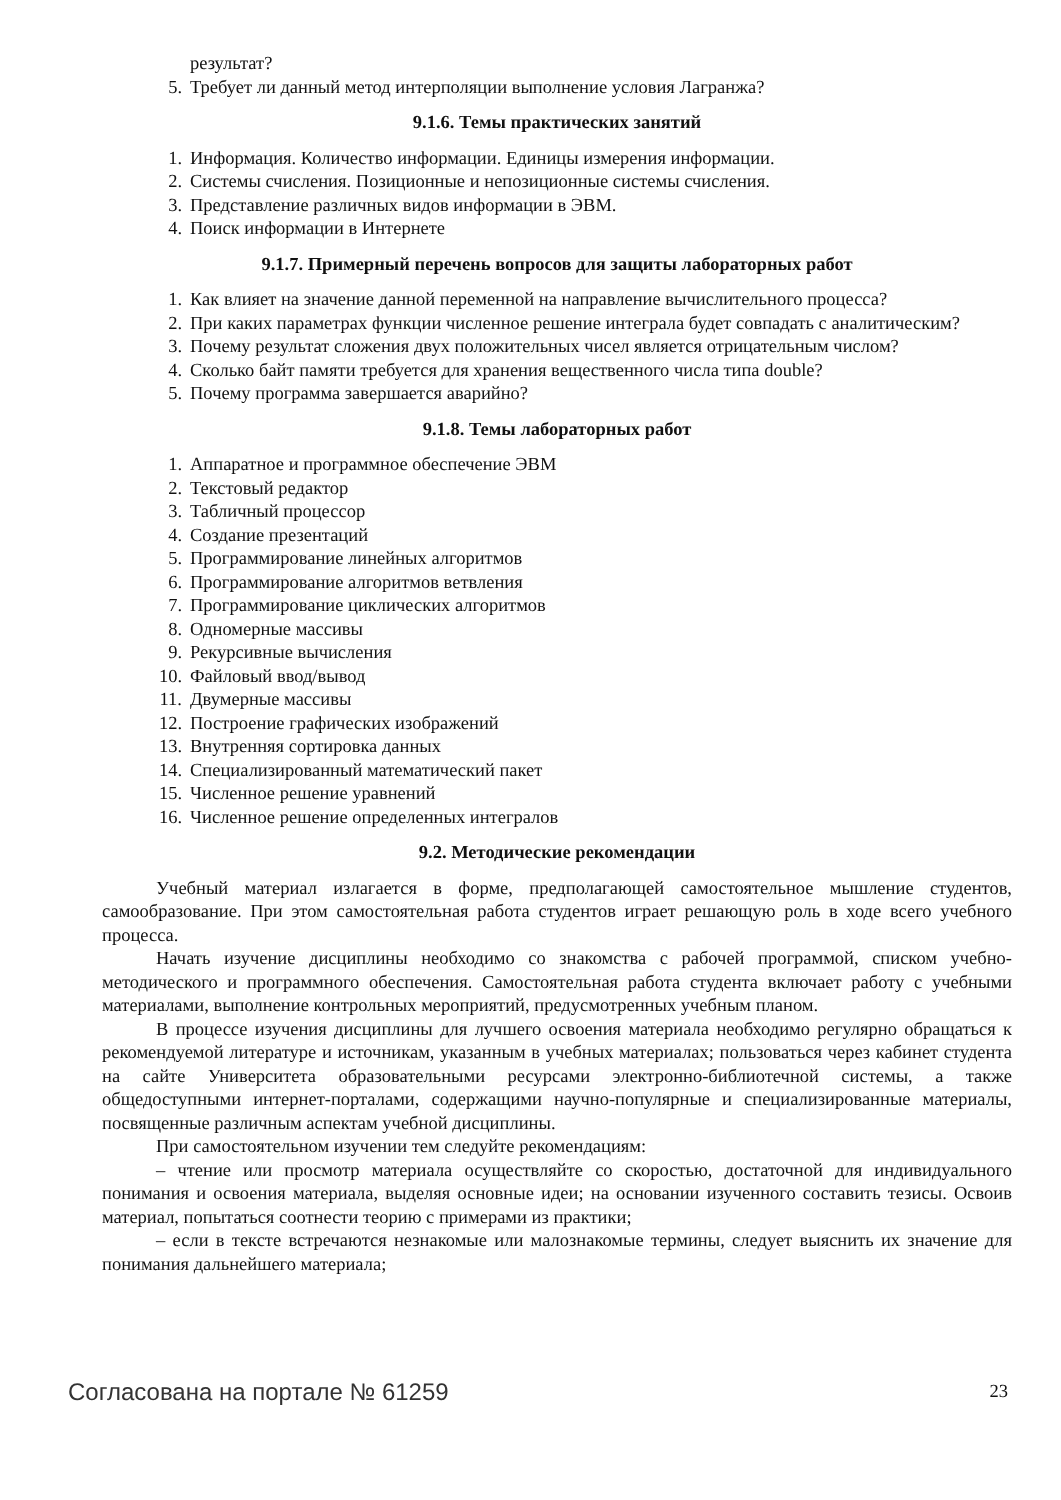результат?
5. Требует ли данный метод интерполяции выполнение условия Лагранжа?
9.1.6. Темы практических занятий
1. Информация. Количество информации. Единицы измерения информации.
2. Системы счисления. Позиционные и непозиционные системы счисления.
3. Представление различных видов информации в ЭВМ.
4. Поиск информации в Интернете
9.1.7. Примерный перечень вопросов для защиты лабораторных работ
1. Как влияет на значение данной переменной на направление вычислительного процесса?
2. При каких параметрах функции численное решение интеграла будет совпадать с аналитическим?
3. Почему результат сложения двух положительных чисел является отрицательным числом?
4. Сколько байт памяти требуется для хранения вещественного числа типа double?
5. Почему программа завершается аварийно?
9.1.8. Темы лабораторных работ
1. Аппаратное и программное обеспечение ЭВМ
2. Текстовый редактор
3. Табличный процессор
4. Создание презентаций
5. Программирование линейных алгоритмов
6. Программирование алгоритмов ветвления
7. Программирование циклических алгоритмов
8. Одномерные массивы
9. Рекурсивные вычисления
10. Файловый ввод/вывод
11. Двумерные массивы
12. Построение графических изображений
13. Внутренняя сортировка данных
14. Специализированный математический пакет
15. Численное решение уравнений
16. Численное решение определенных интегралов
9.2. Методические рекомендации
Учебный материал излагается в форме, предполагающей самостоятельное мышление студентов, самообразование. При этом самостоятельная работа студентов играет решающую роль в ходе всего учебного процесса.
Начать изучение дисциплины необходимо со знакомства с рабочей программой, списком учебно-методического и программного обеспечения. Самостоятельная работа студента включает работу с учебными материалами, выполнение контрольных мероприятий, предусмотренных учебным планом.
В процессе изучения дисциплины для лучшего освоения материала необходимо регулярно обращаться к рекомендуемой литературе и источникам, указанным в учебных материалах; пользоваться через кабинет студента на сайте Университета образовательными ресурсами электронно-библиотечной системы, а также общедоступными интернет-порталами, содержащими научно-популярные и специализированные материалы, посвященные различным аспектам учебной дисциплины.
При самостоятельном изучении тем следуйте рекомендациям:
– чтение или просмотр материала осуществляйте со скоростью, достаточной для индивидуального понимания и освоения материала, выделяя основные идеи; на основании изученного составить тезисы. Освоив материал, попытаться соотнести теорию с примерами из практики;
– если в тексте встречаются незнакомые или малознакомые термины, следует выяснить их значение для понимания дальнейшего материала;
Согласована на портале № 61259 23